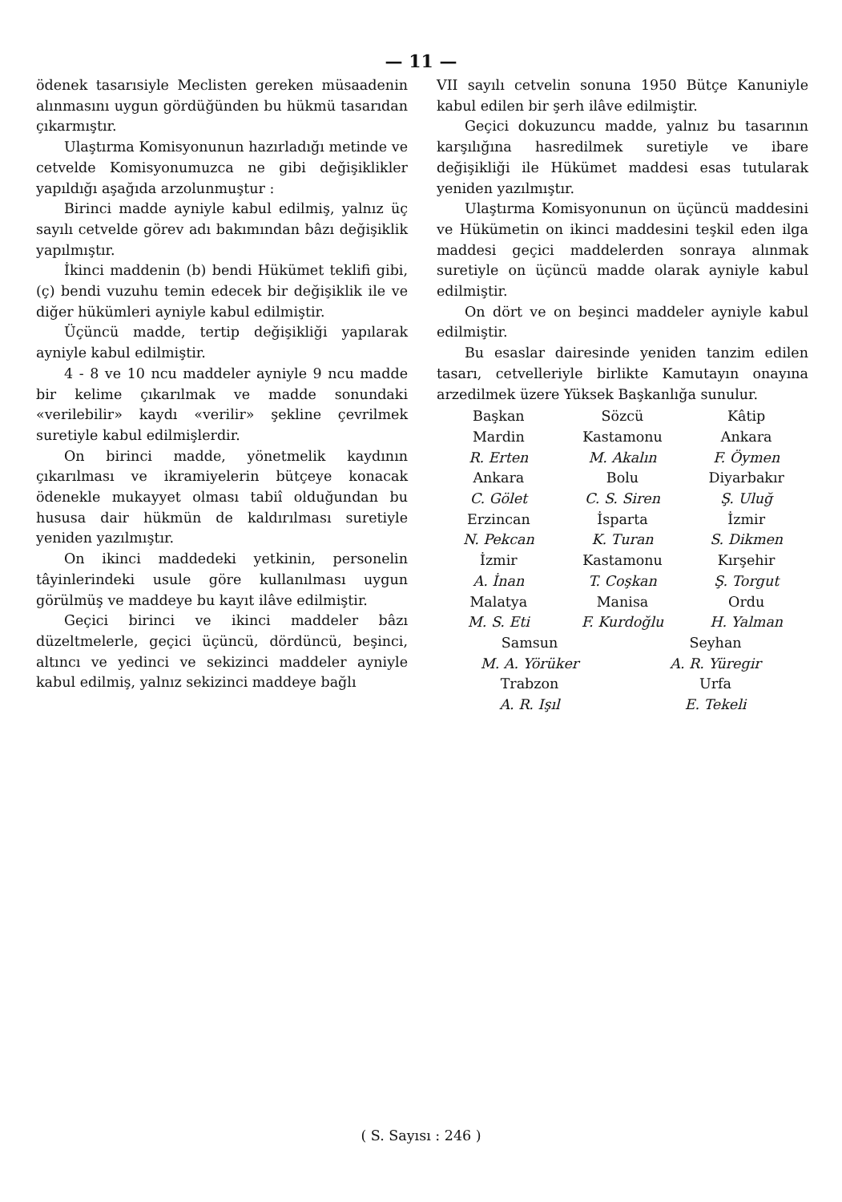— 11 —
ödenek tasarısiyle Meclisten gereken müsaadenin alınmasını uygun gördüğünden bu hükmü tasarıdan çıkarmıştır.
Ulaştırma Komisyonunun hazırladığı metinde ve cetvelde Komisyonumuzca ne gibi değişiklikler yapıldığı aşağıda arzolunmuştur :
Birinci madde ayniyle kabul edilmiş, yalnız üç sayılı cetvelde görev adı bakımından bâzı değişiklik yapılmıştır.
İkinci maddenin (b) bendi Hükümet teklifi gibi, (ç) bendi vuzuhu temin edecek bir değişiklik ile ve diğer hükümleri ayniyle kabul edilmiştir.
Üçüncü madde, tertip değişikliği yapılarak ayniyle kabul edilmiştir.
4 - 8 ve 10 ncu maddeler ayniyle 9 ncu madde bir kelime çıkarılmak ve madde sonundaki «verilebilir» kaydı «verilir» şekline çevrilmek suretiyle kabul edilmişlerdir.
On birinci madde, yönetmelik kaydının çıkarılması ve ikramiyelerin bütçeye konacak ödenekle mukayyet olması tabiî olduğundan bu hususa dair hükmün de kaldırılması suretiyle yeniden yazılmıştır.
On ikinci maddedeki yetkinin, personelin tâyinlerindeki usule göre kullanılması uygun görülmüş ve maddeye bu kayıt ilâve edilmiştir.
Geçici birinci ve ikinci maddeler bâzı düzeltmelerle, geçici üçüncü, dördüncü, beşinci, altıncı ve yedinci ve sekizinci maddeler ayniyle kabul edilmiş, yalnız sekizinci maddeye bağlı
VII sayılı cetvelin sonuna 1950 Bütçe Kanuniyle kabul edilen bir şerh ilâve edilmiştir.
Geçici dokuzuncu madde, yalnız bu tasarının karşılığına hasredilmek suretiyle ve ibare değişikliği ile Hükümet maddesi esas tutularak yeniden yazılmıştır.
Ulaştırma Komisyonunun on üçüncü maddesini ve Hükümetin on ikinci maddesini teşkil eden ilga maddesi geçici maddelerden sonraya alınmak suretiyle on üçüncü madde olarak ayniyle kabul edilmiştir.
On dört ve on beşinci maddeler ayniyle kabul edilmiştir.
Bu esaslar dairesinde yeniden tanzim edilen tasarı, cetvelleriyle birlikte Kamutayın onayına arzedilmek üzere Yüksek Başkanlığa sunulur.
Başkan
Sözcü
Kâtip
Mardin
Kastamonu
Ankara
R. Erten
M. Akalın
F. Öymen
Ankara
Bolu
Diyarbakır
C. Gölet
C. S. Siren
Ş. Uluğ
Erzincan
İsparta
İzmir
N. Pekcan
K. Turan
S. Dikmen
İzmir
Kastamonu
Kırşehir
A. İnan
T. Coşkan
Ş. Torgut
Malatya
Manisa
Ordu
M. S. Eti
F. Kurdoğlu
H. Yalman
Samsun
Seyhan
M. A. Yörüker
A. R. Yüregir
Trabzon
Urfa
A. R. Işıl
E. Tekeli
( S. Sayısı : 246 )